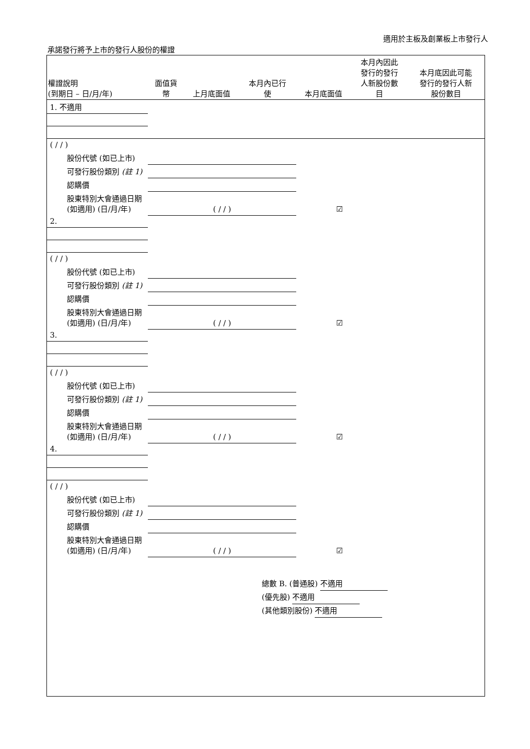適用於主板及創業板上市發行人
承諾發行將予上市的發行人股份的權證
| 權證說明 (到期日 – 日/月/年) | 面值貨 幣 | 上月底面值 | 本月內已行 使 | 本月底面值 | 本月內因此 發行的發行 人新股份數 目 | 本月底因此可能 發行的發行人新 股份數目 |
| --- | --- | --- | --- | --- | --- | --- |
| 1. 不適用 | | | | | | |
| ( / / ) | | | | | | |
| 股份代號 (如已上市) | | | | | | |
| 可發行股份類別 (註 1) | | | | | | |
| 認購價 | | | | | | |
| 股東特別大會通過日期 (如適用) (日/月/年) | ( / / ) | | | ☑ | | |
| 2. | | | | | | |
| ( / / ) | | | | | | |
| 股份代號 (如已上市) | | | | | | |
| 可發行股份類別 (註 1) | | | | | | |
| 認購價 | | | | | | |
| 股東特別大會通過日期 (如適用) (日/月/年) | ( / / ) | | | ☑ | | |
| 3. | | | | | | |
| ( / / ) | | | | | | |
| 股份代號 (如已上市) | | | | | | |
| 可發行股份類別 (註 1) | | | | | | |
| 認購價 | | | | | | |
| 股東特別大會通過日期 (如適用) (日/月/年) | ( / / ) | | | ☑ | | |
| 4. | | | | | | |
| ( / / ) | | | | | | |
| 股份代號 (如已上市) | | | | | | |
| 可發行股份類別 (註 1) | | | | | | |
| 認購價 | | | | | | |
| 股東特別大會通過日期 (如適用) (日/月/年) | ( / / ) | | | ☑ | | |
總數 B. (普通股) 不適用
(優先股) 不適用
(其他類別股份) 不適用